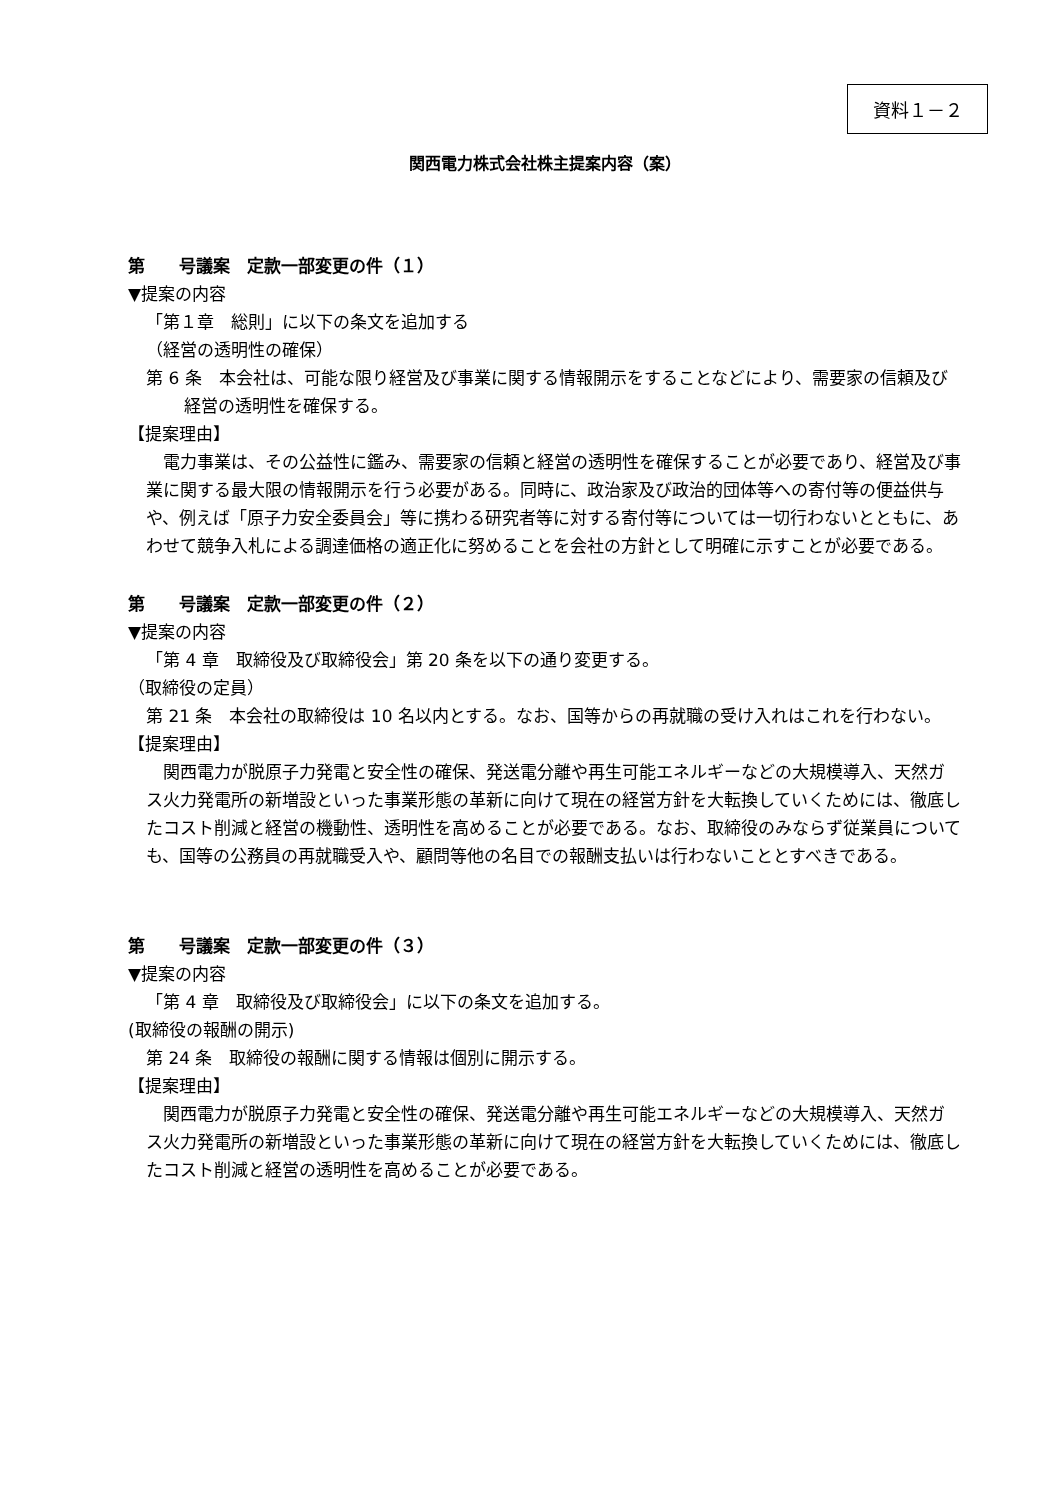資料１－２
関西電力株式会社株主提案内容（案）
第　　号議案　定款一部変更の件（１）
▼提案の内容
「第１章　総則」に以下の条文を追加する
（経営の透明性の確保）
第 6 条　本会社は、可能な限り経営及び事業に関する情報開示をすることなどにより、需要家の信頼及び経営の透明性を確保する。
【提案理由】
　電力事業は、その公益性に鑑み、需要家の信頼と経営の透明性を確保することが必要であり、経営及び事業に関する最大限の情報開示を行う必要がある。同時に、政治家及び政治的団体等への寄付等の便益供与や、例えば「原子力安全委員会」等に携わる研究者等に対する寄付等については一切行わないとともに、あわせて競争入札による調達価格の適正化に努めることを会社の方針として明確に示すことが必要である。
第　　号議案　定款一部変更の件（２）
▼提案の内容
「第 4 章　取締役及び取締役会」第 20 条を以下の通り変更する。
（取締役の定員）
第 21 条　本会社の取締役は 10 名以内とする。なお、国等からの再就職の受け入れはこれを行わない。
【提案理由】
　関西電力が脱原子力発電と安全性の確保、発送電分離や再生可能エネルギーなどの大規模導入、天然ガス火力発電所の新増設といった事業形態の革新に向けて現在の経営方針を大転換していくためには、徹底したコスト削減と経営の機動性、透明性を高めることが必要である。なお、取締役のみならず従業員についても、国等の公務員の再就職受入や、顧問等他の名目での報酬支払いは行わないこととすべきである。
第　　号議案　定款一部変更の件（３）
▼提案の内容
「第 4 章　取締役及び取締役会」に以下の条文を追加する。
(取締役の報酬の開示)
第 24 条　取締役の報酬に関する情報は個別に開示する。
【提案理由】
　関西電力が脱原子力発電と安全性の確保、発送電分離や再生可能エネルギーなどの大規模導入、天然ガス火力発電所の新増設といった事業形態の革新に向けて現在の経営方針を大転換していくためには、徹底したコスト削減と経営の透明性を高めることが必要である。